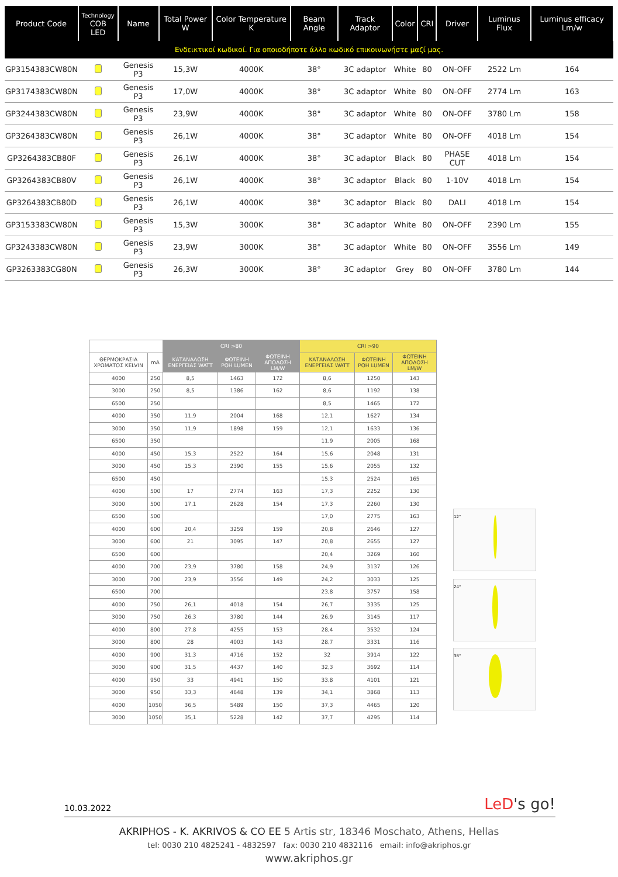| Product Code | Technology COB LED | Name | Total Power W | Color Temperature K | Beam Angle | Track Adaptor | Color | CRI | Driver | Luminus Flux | Luminus efficacy Lm/w |
| --- | --- | --- | --- | --- | --- | --- | --- | --- | --- | --- | --- |
| Ενδεικτικοί κωδικοί. Για οποιοδήποτε άλλο κωδικό επικοινωνήστε μαζί μας. | | | | | | | | | | | |
| GP3154383CW80N | | Genesis P3 | 15,3W | 4000K | 38° | 3C adaptor | White | 80 | ON-OFF | 2522 Lm | 164 |
| GP3174383CW80N | | Genesis P3 | 17,0W | 4000K | 38° | 3C adaptor | White | 80 | ON-OFF | 2774 Lm | 163 |
| GP3244383CW80N | | Genesis P3 | 23,9W | 4000K | 38° | 3C adaptor | White | 80 | ON-OFF | 3780 Lm | 158 |
| GP3264383CW80N | | Genesis P3 | 26,1W | 4000K | 38° | 3C adaptor | White | 80 | ON-OFF | 4018 Lm | 154 |
| GP3264383CB80F | | Genesis P3 | 26,1W | 4000K | 38° | 3C adaptor | Black | 80 | PHASE CUT | 4018 Lm | 154 |
| GP3264383CB80V | | Genesis P3 | 26,1W | 4000K | 38° | 3C adaptor | Black | 80 | 1-10V | 4018 Lm | 154 |
| GP3264383CB80D | | Genesis P3 | 26,1W | 4000K | 38° | 3C adaptor | Black | 80 | DALI | 4018 Lm | 154 |
| GP3153383CW80N | | Genesis P3 | 15,3W | 3000K | 38° | 3C adaptor | White | 80 | ON-OFF | 2390 Lm | 155 |
| GP3243383CW80N | | Genesis P3 | 23,9W | 3000K | 38° | 3C adaptor | White | 80 | ON-OFF | 3556 Lm | 149 |
| GP3263383CG80N | | Genesis P3 | 26,3W | 3000K | 38° | 3C adaptor | Grey | 80 | ON-OFF | 3780 Lm | 144 |
| | | CRI >80 | | | CRI >90 | | |
| ΘΕΡΜΟΚΡΑΣΙΑ ΧΡΩΜΑΤΟΣ KELVIN | mA | ΚΑΤΑΝΑΛΩΣΗ ΕΝΕΡΓΕΙΑΣ WATT | ΦΩΤΕΙΝΗ ΡΟΗ LUMEN | ΦΩΤΕΙΝΗ ΑΠΟΔΟΣΗ LM/W | ΚΑΤΑΝΑΛΩΣΗ ΕΝΕΡΓΕΙΑΣ WATT | ΦΩΤΕΙΝΗ ΡΟΗ LUMEN | ΦΩΤΕΙΝΗ ΑΠΟΔΟΣΗ LM/W |
| 4000 | 250 | 8,5 | 1463 | 172 | 8,6 | 1250 | 143 |
| 3000 | 250 | 8,5 | 1386 | 162 | 8,6 | 1192 | 138 |
| 6500 | 250 | | | | 8,5 | 1465 | 172 |
| 4000 | 350 | 11,9 | 2004 | 168 | 12,1 | 1627 | 134 |
| 3000 | 350 | 11,9 | 1898 | 159 | 12,1 | 1633 | 136 |
| 6500 | 350 | | | | 11,9 | 2005 | 168 |
| 4000 | 450 | 15,3 | 2522 | 164 | 15,6 | 2048 | 131 |
| 3000 | 450 | 15,3 | 2390 | 155 | 15,6 | 2055 | 132 |
| 6500 | 450 | | | | 15,3 | 2524 | 165 |
| 4000 | 500 | 17 | 2774 | 163 | 17,3 | 2252 | 130 |
| 3000 | 500 | 17,1 | 2628 | 154 | 17,3 | 2260 | 130 |
| 6500 | 500 | | | | 17,0 | 2775 | 163 |
| 4000 | 600 | 20,4 | 3259 | 159 | 20,8 | 2646 | 127 |
| 3000 | 600 | 21 | 3095 | 147 | 20,8 | 2655 | 127 |
| 6500 | 600 | | | | 20,4 | 3269 | 160 |
| 4000 | 700 | 23,9 | 3780 | 158 | 24,9 | 3137 | 126 |
| 3000 | 700 | 23,9 | 3556 | 149 | 24,2 | 3033 | 125 |
| 6500 | 700 | | | | 23,8 | 3757 | 158 |
| 4000 | 750 | 26,1 | 4018 | 154 | 26,7 | 3335 | 125 |
| 3000 | 750 | 26,3 | 3780 | 144 | 26,9 | 3145 | 117 |
| 4000 | 800 | 27,8 | 4255 | 153 | 28,4 | 3532 | 124 |
| 3000 | 800 | 28 | 4003 | 143 | 28,7 | 3331 | 116 |
| 4000 | 900 | 31,3 | 4716 | 152 | 32 | 3914 | 122 |
| 3000 | 900 | 31,5 | 4437 | 140 | 32,3 | 3692 | 114 |
| 4000 | 950 | 33 | 4941 | 150 | 33,8 | 4101 | 121 |
| 3000 | 950 | 33,3 | 4648 | 139 | 34,1 | 3868 | 113 |
| 4000 | 1050 | 36,5 | 5489 | 150 | 37,3 | 4465 | 120 |
| 3000 | 1050 | 35,1 | 5228 | 142 | 37,7 | 4295 | 114 |
12°
24°
38°
10.03.2022 LeD's go!
AKRIPHOS - K. AKRIVOS & CO EE 5 Artis str, 18346 Moschato, Athens, Hellas
tel: 0030 210 4825241 - 4832597 fax: 0030 210 4832116 email: info@akriphos.gr
www.akriphos.gr